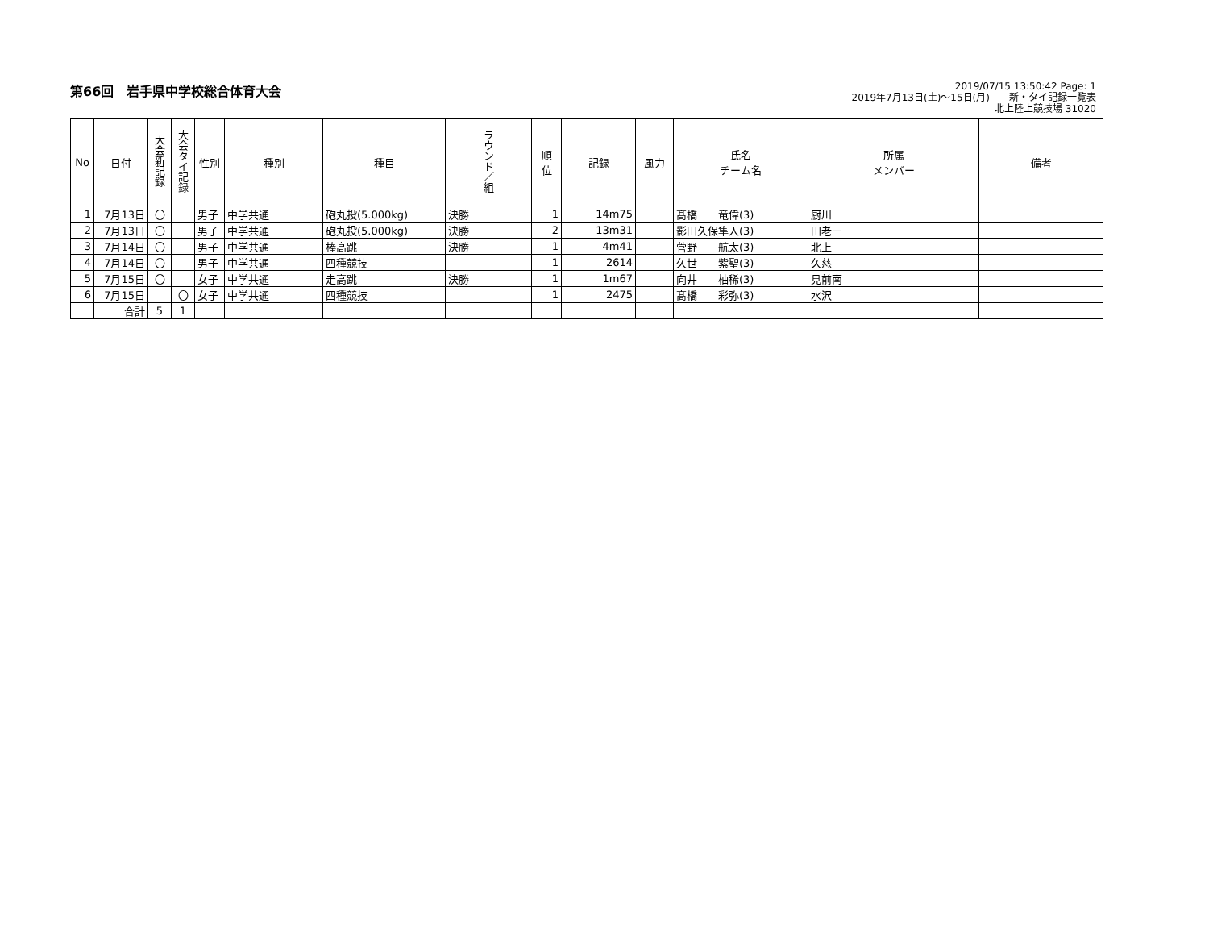第66回　岩手県中学校総合体育大会
2019/07/15 13:50:42 Page: 1
2019年7月13日(土)～15日(月)　　新・タイ記録一覧表
北上陸上競技場 31020
| No | 日付 | 大会新記録 | 大会タイ記録 | 性別 | 種別 | 種目 | ラウンド／組 | 順 位 | 記録 | 風力 | 氏名 チーム名 | 所属 メンバー | 備考 |
| --- | --- | --- | --- | --- | --- | --- | --- | --- | --- | --- | --- | --- | --- |
| 1 | 7月13日 | 〇 | | 男子 | 中学共通 | 砲丸投(5.000kg) | 決勝 | 1 | 14m75 | | 髙橋 竜偉(3) | 厨川 | |
| 2 | 7月13日 | 〇 | | 男子 | 中学共通 | 砲丸投(5.000kg) | 決勝 | 2 | 13m31 | | 影田久保隼人(3) | 田老一 | |
| 3 | 7月14日 | 〇 | | 男子 | 中学共通 | 棒高跳 | 決勝 | 1 | 4m41 | | 菅野 航太(3) | 北上 | |
| 4 | 7月14日 | 〇 | | 男子 | 中学共通 | 四種競技 | | 1 | 2614 | | 久世 紫聖(3) | 久慈 | |
| 5 | 7月15日 | 〇 | | 女子 | 中学共通 | 走高跳 | 決勝 | 1 | 1m67 | | 向井 柚稀(3) | 見前南 | |
| 6 | 7月15日 | | 〇 | 女子 | 中学共通 | 四種競技 | | 1 | 2475 | | 髙橋 彩弥(3) | 水沢 | |
| | 合計 | 5 | 1 | | | | | | | | | | |